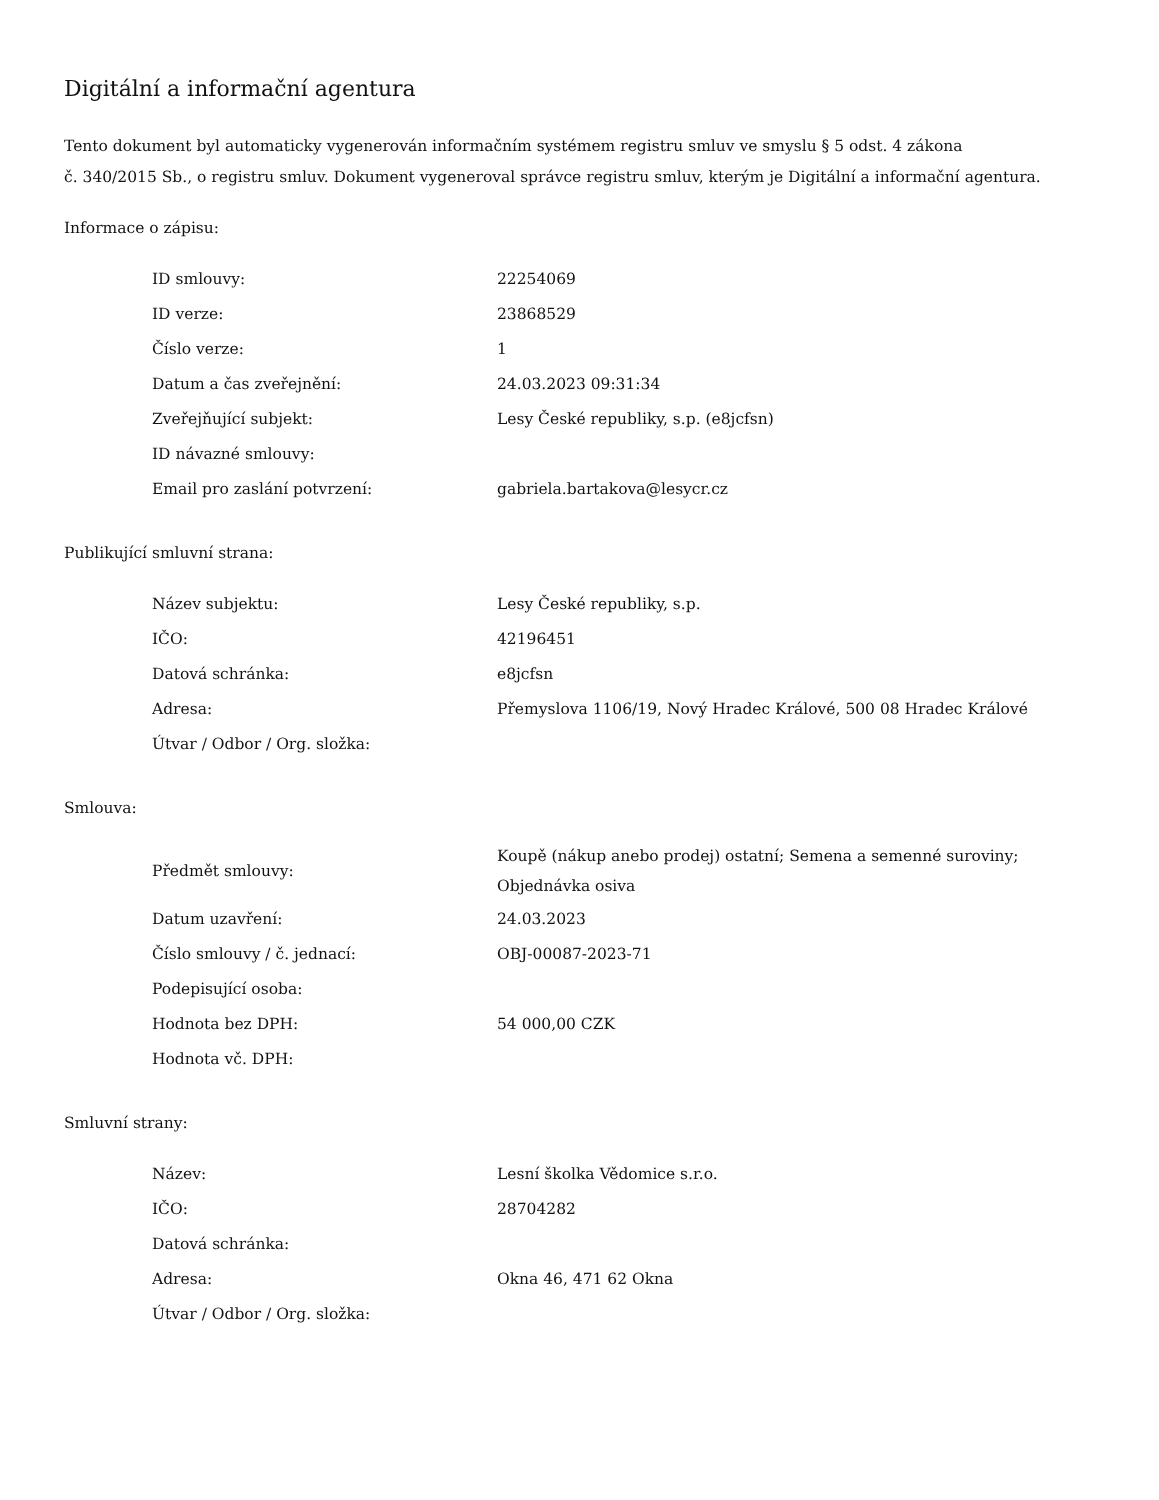Digitální a informační agentura
Tento dokument byl automaticky vygenerován informačním systémem registru smluv ve smyslu § 5 odst. 4 zákona
č. 340/2015 Sb., o registru smluv. Dokument vygeneroval správce registru smluv, kterým je Digitální a informační agentura.
Informace o zápisu:
| ID smlouvy: | 22254069 |
| ID verze: | 23868529 |
| Číslo verze: | 1 |
| Datum a čas zveřejnění: | 24.03.2023 09:31:34 |
| Zveřejňující subjekt: | Lesy České republiky, s.p. (e8jcfsn) |
| ID návazné smlouvy: | |
| Email pro zaslání potvrzení: | gabriela.bartakova@lesycr.cz |
Publikující smluvní strana:
| Název subjektu: | Lesy České republiky, s.p. |
| IČO: | 42196451 |
| Datová schránka: | e8jcfsn |
| Adresa: | Přemyslova 1106/19, Nový Hradec Králové, 500 08 Hradec Králové |
| Útvar / Odbor / Org. složka: | |
Smlouva:
| Předmět smlouvy: | Koupě (nákup anebo prodej) ostatní; Semena a semenné suroviny; Objednávka osiva |
| Datum uzavření: | 24.03.2023 |
| Číslo smlouvy / č. jednací: | OBJ-00087-2023-71 |
| Podepisující osoba: | |
| Hodnota bez DPH: | 54 000,00 CZK |
| Hodnota vč. DPH: | |
Smluvní strany:
| Název: | Lesní školka Vědomice s.r.o. |
| IČO: | 28704282 |
| Datová schránka: | |
| Adresa: | Okna 46, 471 62 Okna |
| Útvar / Odbor / Org. složka: | |